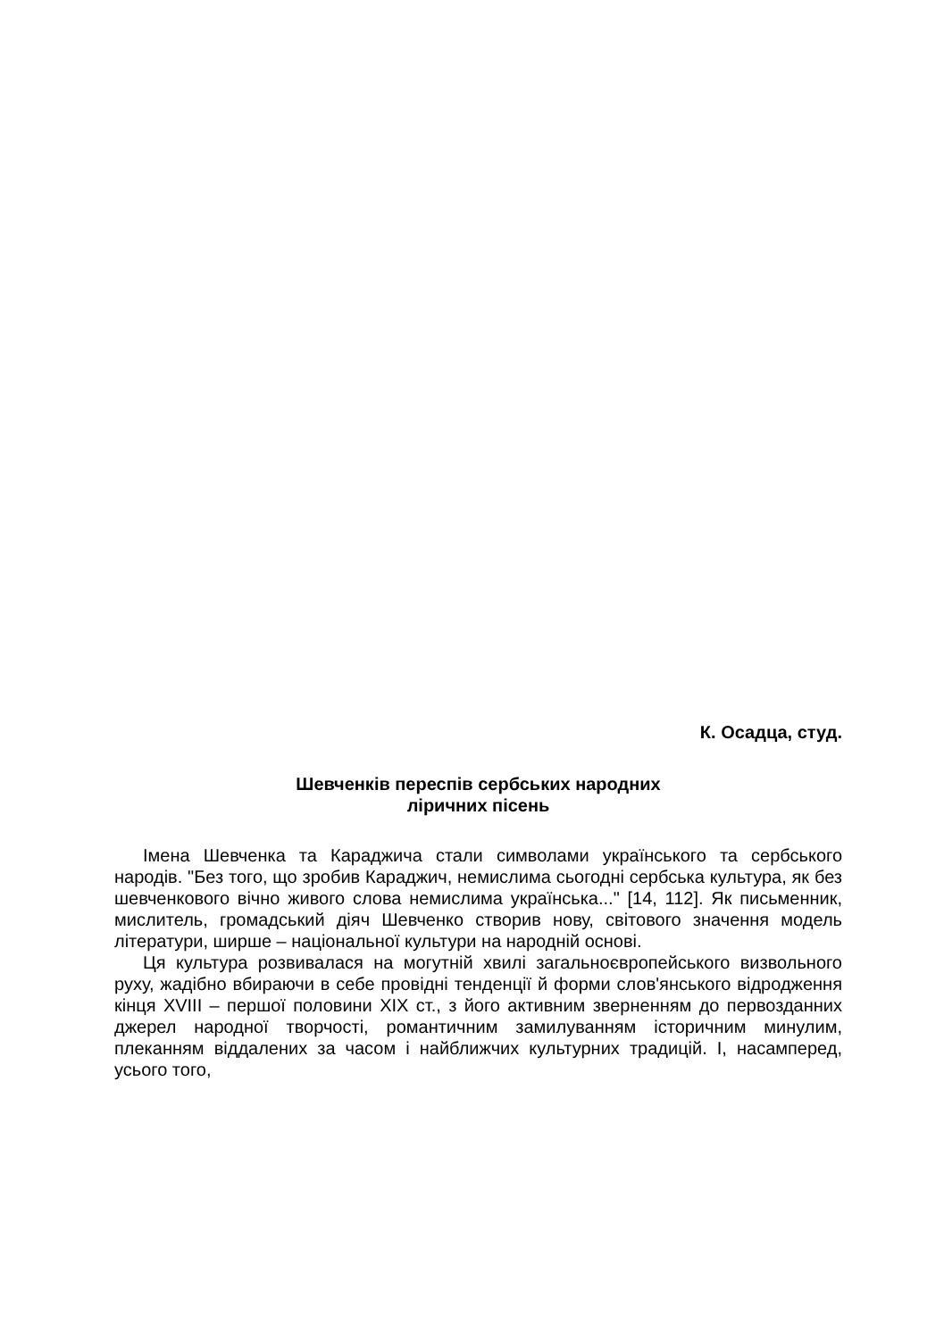К. Осадца, студ.
Шевченків переспів сербських народних
ліричних пісень
Імена Шевченка та Караджича стали символами українського та сербського народів. "Без того, що зробив Караджич, немислима сьогодні сербська культура, як без шевченкового вічно живого слова немислима українська..." [14, 112]. Як письменник, мислитель, громадський діяч Шевченко створив нову, світового значення модель літератури, ширше – національної культури на народній основі.
Ця культура розвивалася на могутній хвилі загальноєвропейського визвольного руху, жадібно вбираючи в себе провідні тенденції й форми слов'янського відродження кінця XVIII – першої половини XIX ст., з його активним зверненням до первозданних джерел народної творчості, романтичним замилуванням історичним минулим, плеканням віддалених за часом і найближчих культурних традицій. І, насамперед, усього того,